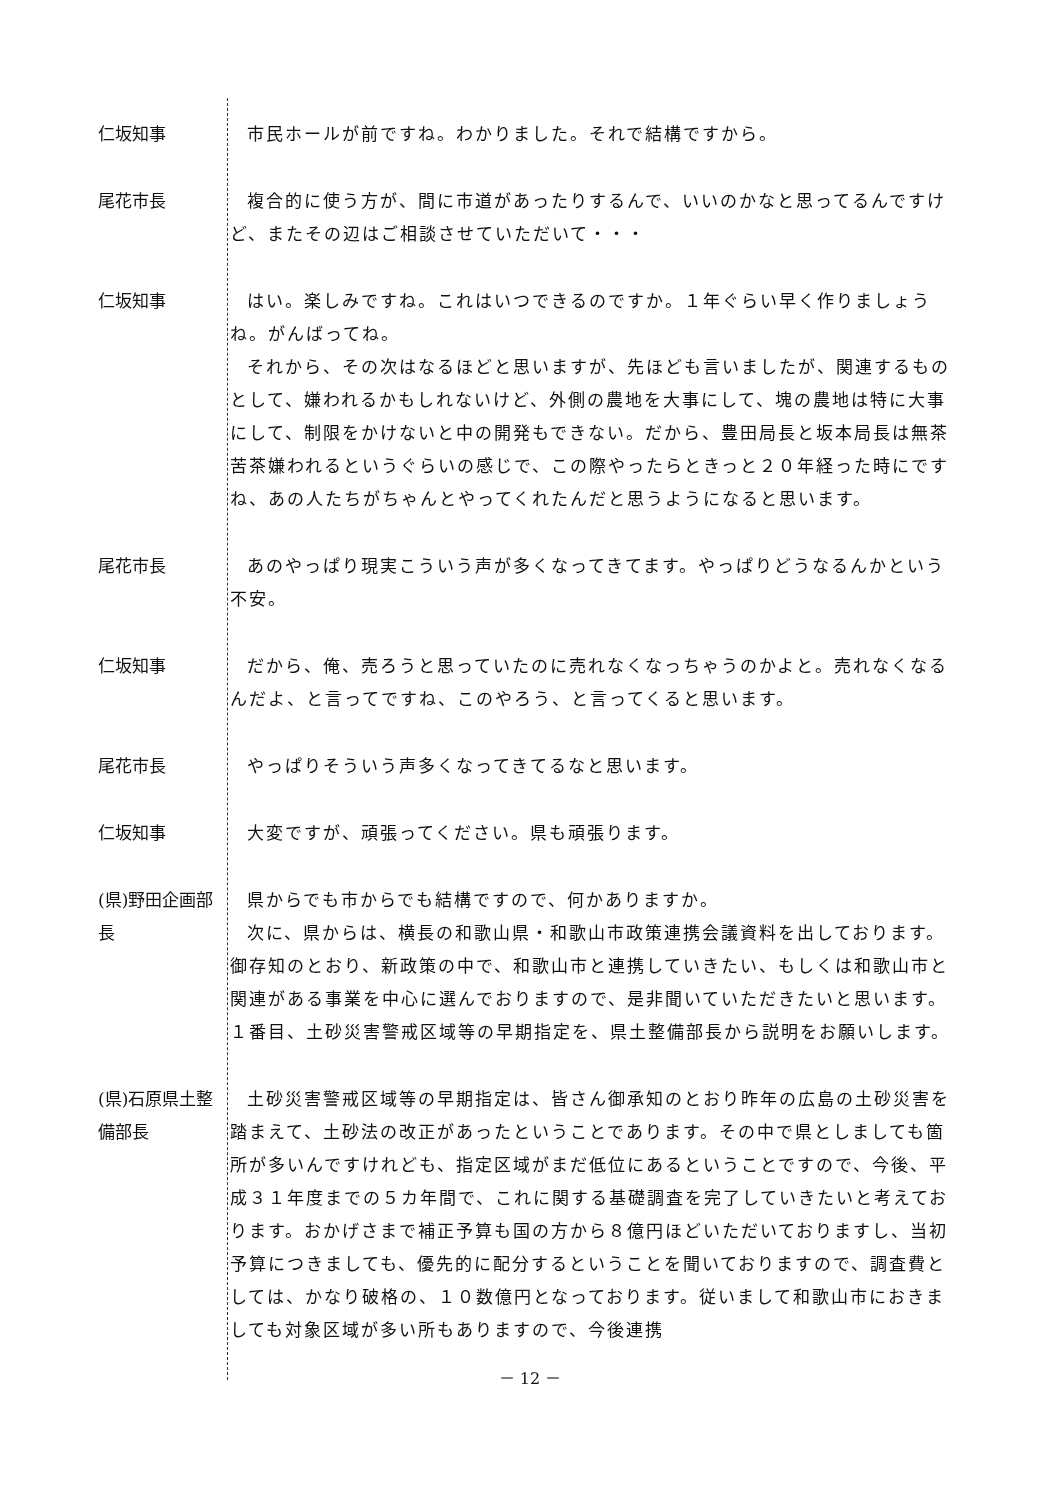仁坂知事 市民ホールが前ですね。わかりました。それで結構ですから。
尾花市長 複合的に使う方が、間に市道があったりするんで、いいのかなと思ってるんですけど、またその辺はご相談させていただいて・・・
仁坂知事 はい。楽しみですね。これはいつできるのですか。１年ぐらい早く作りましょうね。がんばってね。
それから、その次はなるほどと思いますが、先ほども言いましたが、関連するものとして、嫌われるかもしれないけど、外側の農地を大事にして、塊の農地は特に大事にして、制限をかけないと中の開発もできない。だから、豊田局長と坂本局長は無茶苦茶嫌われるというぐらいの感じで、この際やったらときっと２０年経った時にですね、あの人たちがちゃんとやってくれたんだと思うようになると思います。
尾花市長 あのやっぱり現実こういう声が多くなってきてます。やっぱりどうなるんかという不安。
仁坂知事 だから、俺、売ろうと思っていたのに売れなくなっちゃうのかよと。売れなくなるんだよ、と言ってですね、このやろう、と言ってくると思います。
尾花市長 やっぱりそういう声多くなってきてるなと思います。
仁坂知事 大変ですが、頑張ってください。県も頑張ります。
(県)野田企画部長
県からでも市からでも結構ですので、何かありますか。
次に、県からは、横長の和歌山県・和歌山市政策連携会議資料を出しております。御存知のとおり、新政策の中で、和歌山市と連携していきたい、もしくは和歌山市と関連がある事業を中心に選んでおりますので、是非聞いていただきたいと思います。１番目、土砂災害警戒区域等の早期指定を、県土整備部長から説明をお願いします。
(県)石原県土整備部長
土砂災害警戒区域等の早期指定は、皆さん御承知のとおり昨年の広島の土砂災害を踏まえて、土砂法の改正があったということであります。その中で県としましても箇所が多いんですけれども、指定区域がまだ低位にあるということですので、今後、平成３１年度までの５カ年間で、これに関する基礎調査を完了していきたいと考えております。おかげさまで補正予算も国の方から８億円ほどいただいておりますし、当初予算につきましても、優先的に配分するということを聞いておりますので、調査費としては、かなり破格の、１０数億円となっております。従いまして和歌山市におきましても対象区域が多い所もありますので、今後連携
－ 12 －